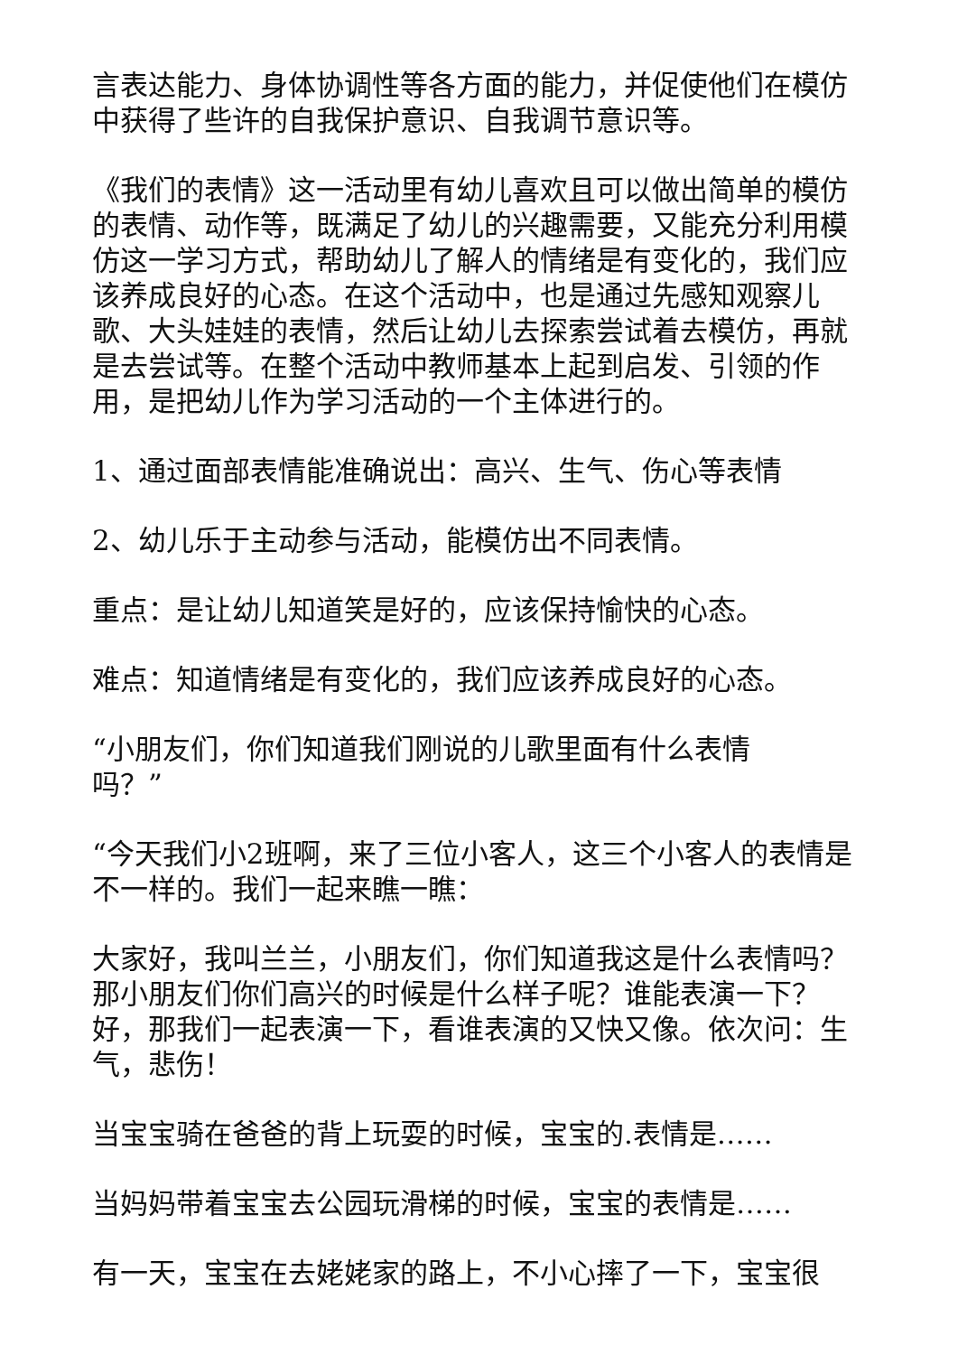言表达能力、身体协调性等各方面的能力，并促使他们在模仿中获得了些许的自我保护意识、自我调节意识等。
《我们的表情》这一活动里有幼儿喜欢且可以做出简单的模仿的表情、动作等，既满足了幼儿的兴趣需要，又能充分利用模仿这一学习方式，帮助幼儿了解人的情绪是有变化的，我们应该养成良好的心态。在这个活动中，也是通过先感知观察儿歌、大头娃娃的表情，然后让幼儿去探索尝试着去模仿，再就是去尝试等。在整个活动中教师基本上起到启发、引领的作用，是把幼儿作为学习活动的一个主体进行的。
1、通过面部表情能准确说出：高兴、生气、伤心等表情
2、幼儿乐于主动参与活动，能模仿出不同表情。
重点：是让幼儿知道笑是好的，应该保持愉快的心态。
难点：知道情绪是有变化的，我们应该养成良好的心态。
“小朋友们，你们知道我们刚说的儿歌里面有什么表情
吗？”
“今天我们小2班啊，来了三位小客人，这三个小客人的表情是不一样的。我们一起来瞧一瞧：
大家好，我叫兰兰，小朋友们，你们知道我这是什么表情吗？那小朋友们你们高兴的时候是什么样子呢？谁能表演一下？好，那我们一起表演一下，看谁表演的又快又像。依次问：生气，悲伤！
当宝宝骑在爸爸的背上玩耍的时候，宝宝的.表情是……
当妈妈带着宝宝去公园玩滑梯的时候，宝宝的表情是……
有一天，宝宝在去姥姥家的路上，不小心摔了一下，宝宝很